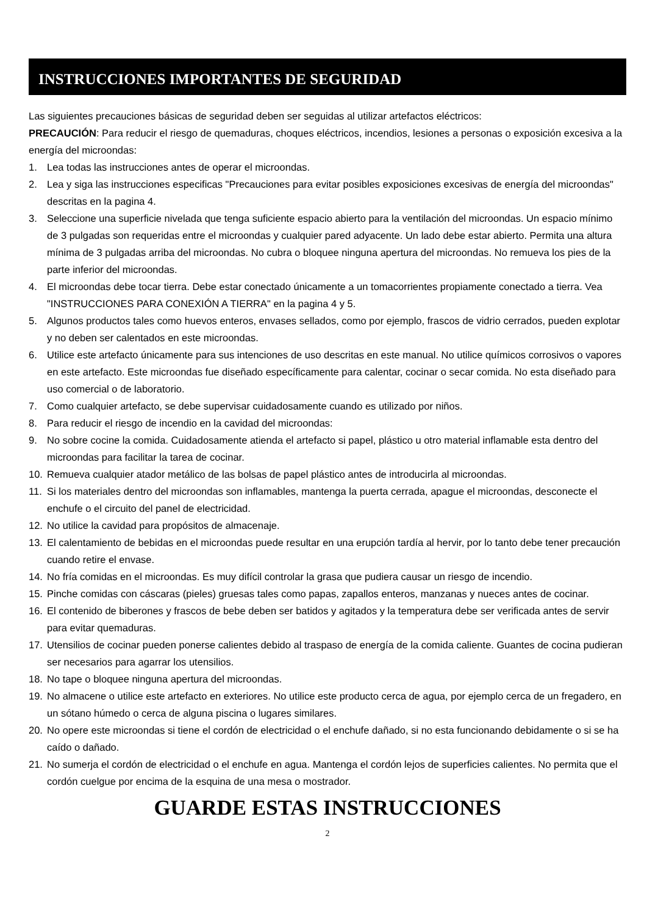INSTRUCCIONES IMPORTANTES DE SEGURIDAD
Las siguientes precauciones básicas de seguridad deben ser seguidas al utilizar artefactos eléctricos:
PRECAUCIÓN: Para reducir el riesgo de quemaduras, choques eléctricos, incendios, lesiones a personas o exposición excesiva a la energía del microondas:
1. Lea todas las instrucciones antes de operar el microondas.
2. Lea y siga las instrucciones especificas "Precauciones para evitar posibles exposiciones excesivas de energía del microondas" descritas en la pagina 4.
3. Seleccione una superficie nivelada que tenga suficiente espacio abierto para la ventilación del microondas. Un espacio mínimo de 3 pulgadas son requeridas entre el microondas y cualquier pared adyacente. Un lado debe estar abierto. Permita una altura mínima de 3 pulgadas arriba del microondas. No cubra o bloquee ninguna apertura del microondas. No remueva los pies de la parte inferior del microondas.
4. El microondas debe tocar tierra. Debe estar conectado únicamente a un tomacorrientes propiamente conectado a tierra. Vea "INSTRUCCIONES PARA CONEXIÓN A TIERRA" en la pagina 4 y 5.
5. Algunos productos tales como huevos enteros, envases sellados, como por ejemplo, frascos de vidrio cerrados, pueden explotar y no deben ser calentados en este microondas.
6. Utilice este artefacto únicamente para sus intenciones de uso descritas en este manual. No utilice químicos corrosivos o vapores en este artefacto. Este microondas fue diseñado específicamente para calentar, cocinar o secar comida. No esta diseñado para uso comercial o de laboratorio.
7. Como cualquier artefacto, se debe supervisar cuidadosamente cuando es utilizado por niños.
8. Para reducir el riesgo de incendio en la cavidad del microondas:
9. No sobre cocine la comida. Cuidadosamente atienda el artefacto si papel, plástico u otro material inflamable esta dentro del microondas para facilitar la tarea de cocinar.
10. Remueva cualquier atador metálico de las bolsas de papel plástico antes de introducirla al microondas.
11. Si los materiales dentro del microondas son inflamables, mantenga la puerta cerrada, apague el microondas, desconecte el enchufe o el circuito del panel de electricidad.
12. No utilice la cavidad para propósitos de almacenaje.
13. El calentamiento de bebidas en el microondas puede resultar en una erupción tardía al hervir, por lo tanto debe tener precaución cuando retire el envase.
14. No fría comidas en el microondas. Es muy difícil controlar la grasa que pudiera causar un riesgo de incendio.
15. Pinche comidas con cáscaras (pieles) gruesas tales como papas, zapallos enteros, manzanas y nueces antes de cocinar.
16. El contenido de biberones y frascos de bebe deben ser batidos y agitados y la temperatura debe ser verificada antes de servir para evitar quemaduras.
17. Utensilios de cocinar pueden ponerse calientes debido al traspaso de energía de la comida caliente. Guantes de cocina pudieran ser necesarios para agarrar los utensilios.
18. No tape o bloquee ninguna apertura del microondas.
19. No almacene o utilice este artefacto en exteriores. No utilice este producto cerca de agua, por ejemplo cerca de un fregadero, en un sótano húmedo o cerca de alguna piscina o lugares similares.
20. No opere este microondas si tiene el cordón de electricidad o el enchufe dañado, si no esta funcionando debidamente o si se ha caído o dañado.
21. No sumerja el cordón de electricidad o el enchufe en agua. Mantenga el cordón lejos de superficies calientes. No permita que el cordón cuelgue por encima de la esquina de una mesa o mostrador.
GUARDE ESTAS INSTRUCCIONES
2